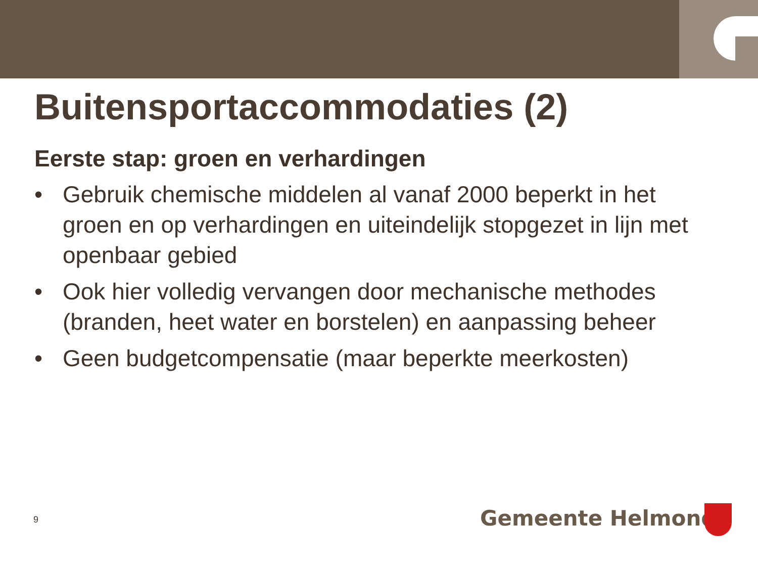Buitensportaccommodaties (2)
Eerste stap: groen en verhardingen
• Gebruik chemische middelen al vanaf 2000 beperkt in het groen en op verhardingen en uiteindelijk stopgezet in lijn met openbaar gebied
• Ook hier volledig vervangen door mechanische methodes (branden, heet water en borstelen) en aanpassing beheer
• Geen budgetcompensatie (maar beperkte meerkosten)
9 Gemeente Helmond